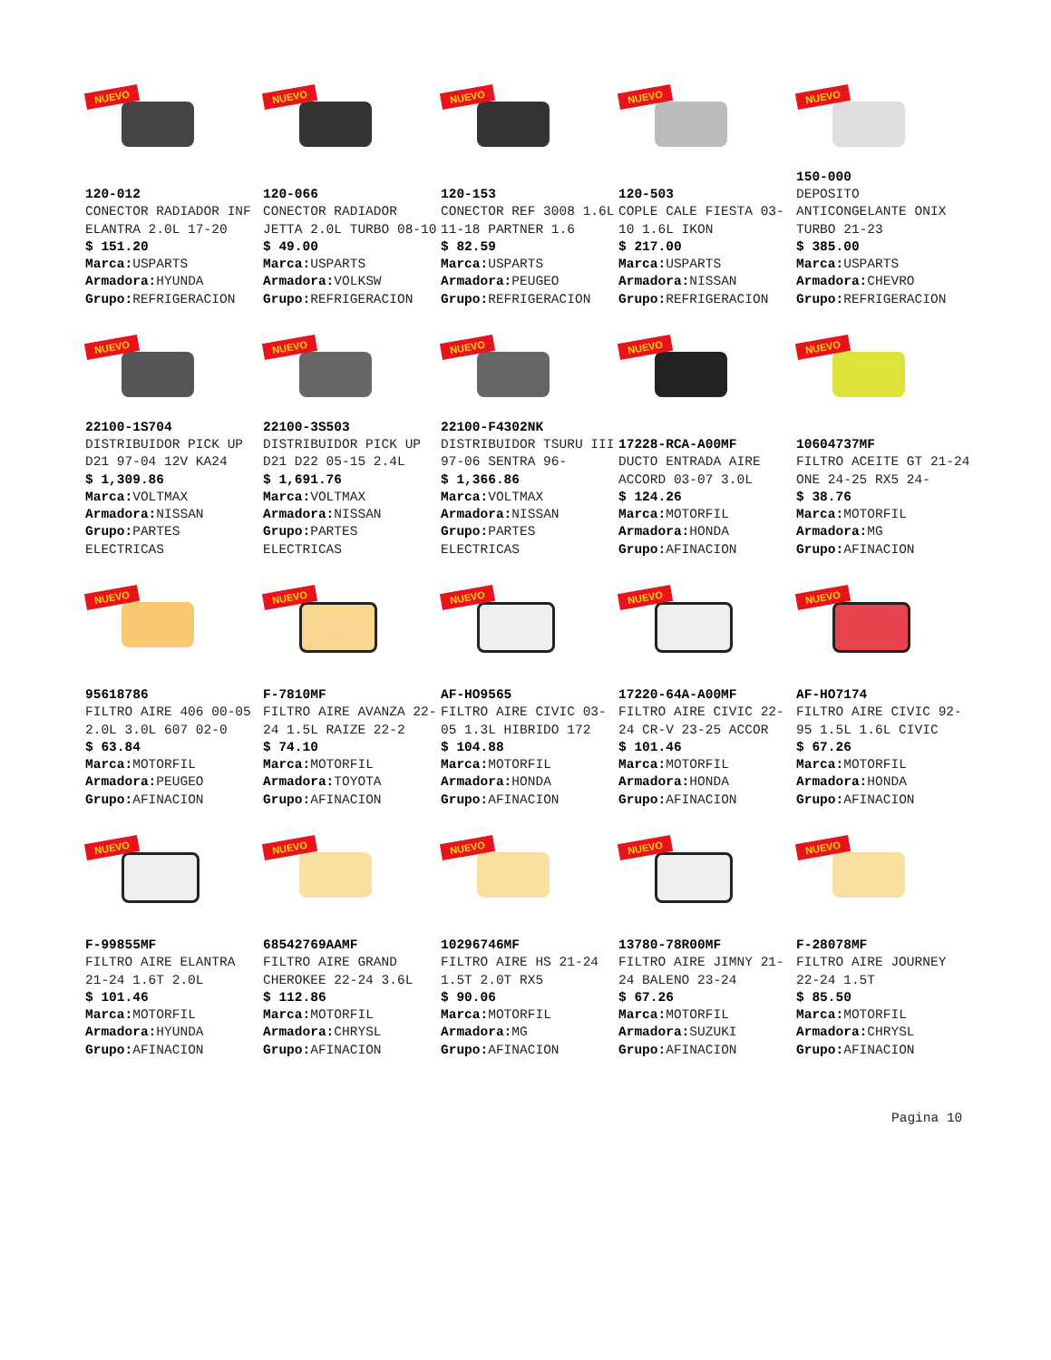NUEVO
120-012
CONECTOR RADIADOR INF ELANTRA 2.0L 17-20
$ 151.20
Marca: USPARTS
Armadora: HYUNDA
Grupo: REFRIGERACION
NUEVO
120-066
CONECTOR RADIADOR JETTA 2.0L TURBO 08-10
$ 49.00
Marca: USPARTS
Armadora: VOLKSW
Grupo: REFRIGERACION
NUEVO
120-153
CONECTOR REF 3008 1.6L 11-18 PARTNER 1.6
$ 82.59
Marca: USPARTS
Armadora: PEUGEO
Grupo: REFRIGERACION
NUEVO
120-503
COPLE CALE FIESTA 03-10 1.6L IKON
$ 217.00
Marca: USPARTS
Armadora: NISSAN
Grupo: REFRIGERACION
NUEVO
150-000
DEPOSITO ANTICONGELANTE ONIX TURBO 21-23
$ 385.00
Marca: USPARTS
Armadora: CHEVRO
Grupo: REFRIGERACION
NUEVO
22100-1S704
DISTRIBUIDOR PICK UP D21 97-04 12V KA24
$ 1,309.86
Marca: VOLTMAX
Armadora: NISSAN
Grupo: PARTES ELECTRICAS
NUEVO
22100-3S503
DISTRIBUIDOR PICK UP D21 D22 05-15 2.4L
$ 1,691.76
Marca: VOLTMAX
Armadora: NISSAN
Grupo: PARTES ELECTRICAS
NUEVO
22100-F4302NK
DISTRIBUIDOR TSURU III 97-06 SENTRA 96-
$ 1,366.86
Marca: VOLTMAX
Armadora: NISSAN
Grupo: PARTES ELECTRICAS
NUEVO
17228-RCA-A00MF
DUCTO ENTRADA AIRE ACCORD 03-07 3.0L
$ 124.26
Marca: MOTORFIL
Armadora: HONDA
Grupo: AFINACION
NUEVO
10604737MF
FILTRO ACEITE GT 21-24 ONE 24-25 RX5 24-
$ 38.76
Marca: MOTORFIL
Armadora: MG
Grupo: AFINACION
NUEVO
95618786
FILTRO AIRE 406 00-05 2.0L 3.0L 607 02-0
$ 63.84
Marca: MOTORFIL
Armadora: PEUGEO
Grupo: AFINACION
NUEVO
F-7810MF
FILTRO AIRE AVANZA 22-24 1.5L RAIZE 22-2
$ 74.10
Marca: MOTORFIL
Armadora: TOYOTA
Grupo: AFINACION
NUEVO
AF-HO9565
FILTRO AIRE CIVIC 03-05 1.3L HIBRIDO 172
$ 104.88
Marca: MOTORFIL
Armadora: HONDA
Grupo: AFINACION
NUEVO
17220-64A-A00MF
FILTRO AIRE CIVIC 22-24 CR-V 23-25 ACCOR
$ 101.46
Marca: MOTORFIL
Armadora: HONDA
Grupo: AFINACION
NUEVO
AF-HO7174
FILTRO AIRE CIVIC 92-95 1.5L 1.6L CIVIC
$ 67.26
Marca: MOTORFIL
Armadora: HONDA
Grupo: AFINACION
NUEVO
F-99855MF
FILTRO AIRE ELANTRA 21-24 1.6T 2.0L
$ 101.46
Marca: MOTORFIL
Armadora: HYUNDA
Grupo: AFINACION
NUEVO
68542769AAMF
FILTRO AIRE GRAND CHEROKEE 22-24 3.6L
$ 112.86
Marca: MOTORFIL
Armadora: CHRYSL
Grupo: AFINACION
NUEVO
10296746MF
FILTRO AIRE HS 21-24 1.5T 2.0T RX5
$ 90.06
Marca: MOTORFIL
Armadora: MG
Grupo: AFINACION
NUEVO
13780-78R00MF
FILTRO AIRE JIMNY 21-24 BALENO 23-24
$ 67.26
Marca: MOTORFIL
Armadora: SUZUKI
Grupo: AFINACION
NUEVO
F-28078MF
FILTRO AIRE JOURNEY 22-24 1.5T
$ 85.50
Marca: MOTORFIL
Armadora: CHRYSL
Grupo: AFINACION
Pagina 10